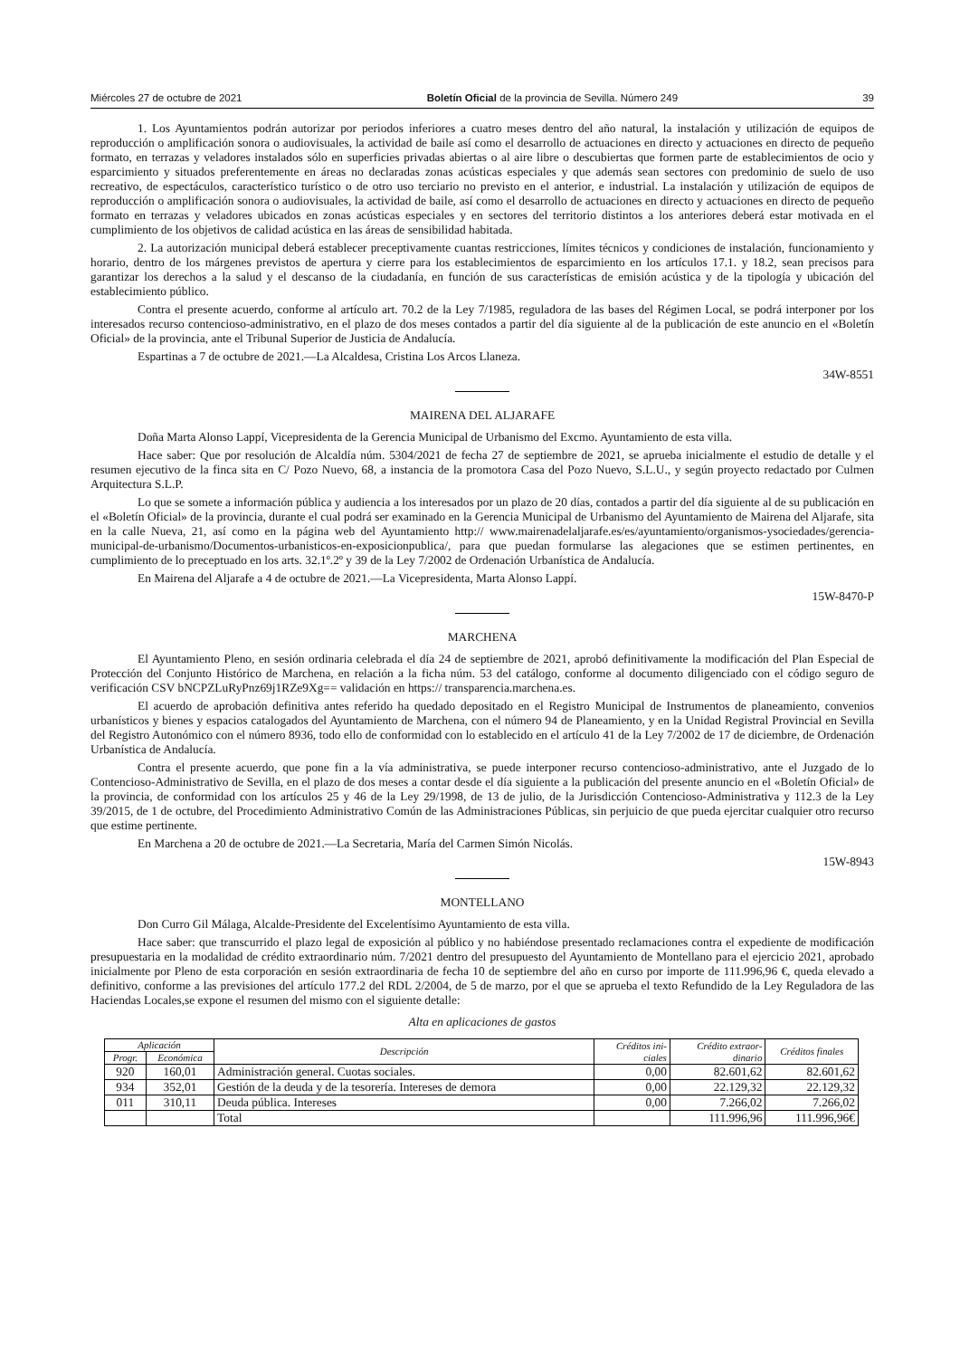Miércoles 27 de octubre de 2021 Boletín Oficial de la provincia de Sevilla. Número 249 39
1. Los Ayuntamientos podrán autorizar por periodos inferiores a cuatro meses dentro del año natural, la instalación y utilización de equipos de reproducción o amplificación sonora o audiovisuales, la actividad de baile así como el desarrollo de actuaciones en directo y actuaciones en directo de pequeño formato, en terrazas y veladores instalados sólo en superficies privadas abiertas o al aire libre o descubiertas que formen parte de establecimientos de ocio y esparcimiento y situados preferentemente en áreas no declaradas zonas acústicas especiales y que además sean sectores con predominio de suelo de uso recreativo, de espectáculos, característico turístico o de otro uso terciario no previsto en el anterior, e industrial. La instalación y utilización de equipos de reproducción o amplificación sonora o audiovisuales, la actividad de baile, así como el desarrollo de actuaciones en directo y actuaciones en directo de pequeño formato en terrazas y veladores ubicados en zonas acústicas especiales y en sectores del territorio distintos a los anteriores deberá estar motivada en el cumplimiento de los objetivos de calidad acústica en las áreas de sensibilidad habitada.
2. La autorización municipal deberá establecer preceptivamente cuantas restricciones, límites técnicos y condiciones de instalación, funcionamiento y horario, dentro de los márgenes previstos de apertura y cierre para los establecimientos de esparcimiento en los artículos 17.1. y 18.2, sean precisos para garantizar los derechos a la salud y el descanso de la ciudadanía, en función de sus características de emisión acústica y de la tipología y ubicación del establecimiento público.
Contra el presente acuerdo, conforme al artículo art. 70.2 de la Ley 7/1985, reguladora de las bases del Régimen Local, se podrá interponer por los interesados recurso contencioso-administrativo, en el plazo de dos meses contados a partir del día siguiente al de la publicación de este anuncio en el «Boletín Oficial» de la provincia, ante el Tribunal Superior de Justicia de Andalucía.
Espartinas a 7 de octubre de 2021.—La Alcaldesa, Cristina Los Arcos Llaneza.
34W-8551
MAIRENA DEL ALJARAFE
Doña Marta Alonso Lappí, Vicepresidenta de la Gerencia Municipal de Urbanismo del Excmo. Ayuntamiento de esta villa.
Hace saber: Que por resolución de Alcaldía núm. 5304/2021 de fecha 27 de septiembre de 2021, se aprueba inicialmente el estudio de detalle y el resumen ejecutivo de la finca sita en C/ Pozo Nuevo, 68, a instancia de la promotora Casa del Pozo Nuevo, S.L.U., y según proyecto redactado por Culmen Arquitectura S.L.P.
Lo que se somete a información pública y audiencia a los interesados por un plazo de 20 días, contados a partir del día siguiente al de su publicación en el «Boletín Oficial» de la provincia, durante el cual podrá ser examinado en la Gerencia Municipal de Urbanismo del Ayuntamiento de Mairena del Aljarafe, sita en la calle Nueva, 21, así como en la página web del Ayuntamiento http:// www.mairenadelaljarafe.es/es/ayuntamiento/organismos-ysociedades/gerencia-municipal-de-urbanismo/Documentos-urbanisticos-en-exposicionpublica/, para que puedan formularse las alegaciones que se estimen pertinentes, en cumplimiento de lo preceptuado en los arts. 32.1º.2º y 39 de la Ley 7/2002 de Ordenación Urbanística de Andalucía.
En Mairena del Aljarafe a 4 de octubre de 2021.—La Vicepresidenta, Marta Alonso Lappí.
15W-8470-P
MARCHENA
El Ayuntamiento Pleno, en sesión ordinaria celebrada el día 24 de septiembre de 2021, aprobó definitivamente la modificación del Plan Especial de Protección del Conjunto Histórico de Marchena, en relación a la ficha núm. 53 del catálogo, conforme al documento diligenciado con el código seguro de verificación CSV bNCPZLuRyPnz69j1RZe9Xg== validación en https:// transparencia.marchena.es.
El acuerdo de aprobación definitiva antes referido ha quedado depositado en el Registro Municipal de Instrumentos de planeamiento, convenios urbanísticos y bienes y espacios catalogados del Ayuntamiento de Marchena, con el número 94 de Planeamiento, y en la Unidad Registral Provincial en Sevilla del Registro Autonómico con el número 8936, todo ello de conformidad con lo establecido en el artículo 41 de la Ley 7/2002 de 17 de diciembre, de Ordenación Urbanística de Andalucía.
Contra el presente acuerdo, que pone fin a la vía administrativa, se puede interponer recurso contencioso-administrativo, ante el Juzgado de lo Contencioso-Administrativo de Sevilla, en el plazo de dos meses a contar desde el día siguiente a la publicación del presente anuncio en el «Boletín Oficial» de la provincia, de conformidad con los artículos 25 y 46 de la Ley 29/1998, de 13 de julio, de la Jurisdicción Contencioso-Administrativa y 112.3 de la Ley 39/2015, de 1 de octubre, del Procedimiento Administrativo Común de las Administraciones Públicas, sin perjuicio de que pueda ejercitar cualquier otro recurso que estime pertinente.
En Marchena a 20 de octubre de 2021.—La Secretaria, María del Carmen Simón Nicolás.
15W-8943
MONTELLANO
Don Curro Gil Málaga, Alcalde-Presidente del Excelentísimo Ayuntamiento de esta villa.
Hace saber: que transcurrido el plazo legal de exposición al público y no habiéndose presentado reclamaciones contra el expediente de modificación presupuestaria en la modalidad de crédito extraordinario núm. 7/2021 dentro del presupuesto del Ayuntamiento de Montellano para el ejercicio 2021, aprobado inicialmente por Pleno de esta corporación en sesión extraordinaria de fecha 10 de septiembre del año en curso por importe de 111.996,96 €, queda elevado a definitivo, conforme a las previsiones del artículo 177.2 del RDL 2/2004, de 5 de marzo, por el que se aprueba el texto Refundido de la Ley Reguladora de las Haciendas Locales,se expone el resumen del mismo con el siguiente detalle:
Alta en aplicaciones de gastos
| Aplicación | | Descripción | Créditos ini- ciales | Crédito extraor- dinario | Créditos finales |
| --- | --- | --- | --- | --- | --- |
| Progr. | Económica | | | | |
| 920 | 160,01 | Administración general. Cuotas sociales. | 0,00 | 82.601,62 | 82.601,62 |
| 934 | 352,01 | Gestión de la deuda y de la tesorería. Intereses de demora | 0,00 | 22.129,32 | 22.129,32 |
| 011 | 310,11 | Deuda pública. Intereses | 0,00 | 7.266,02 | 7.266,02 |
| | | Total | | 111.996,96 | 111.996,96€ |